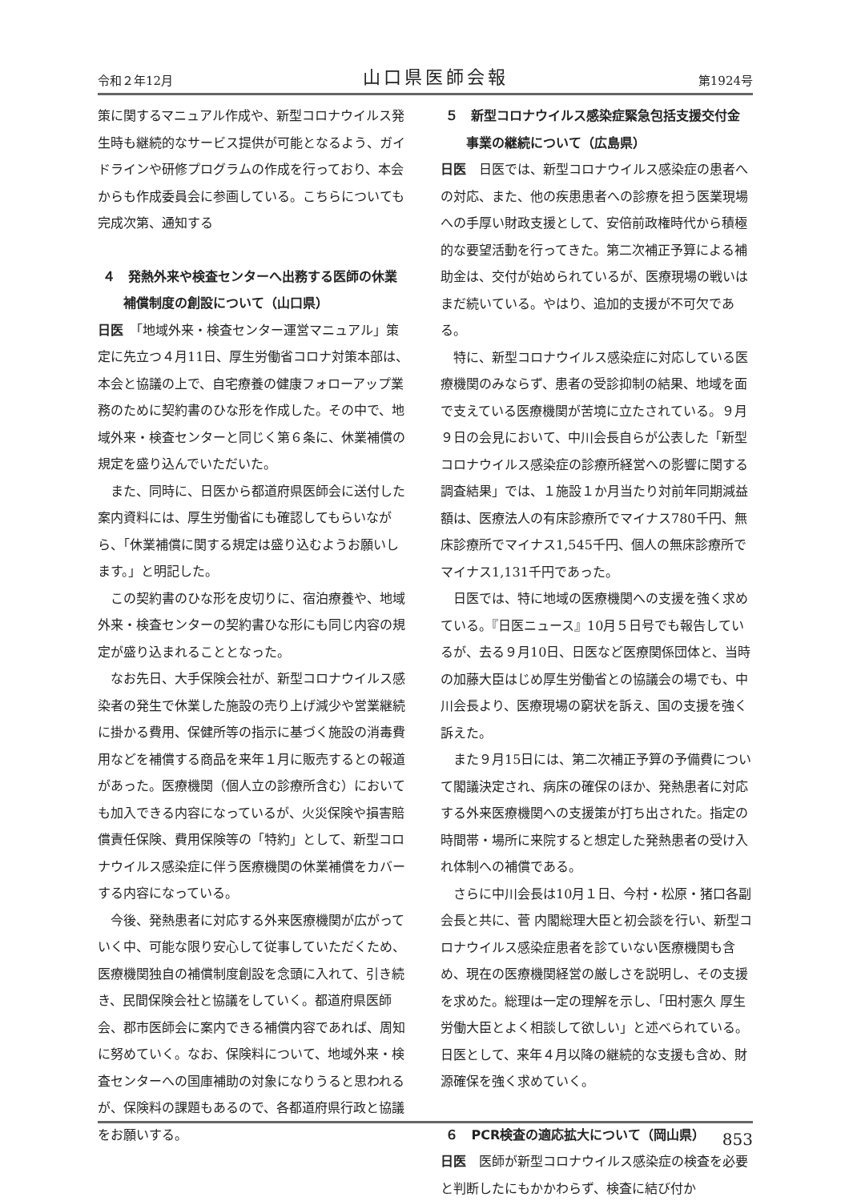令和２年12月 山口県医師会報 第1924号
策に関するマニュアル作成や、新型コロナウイルス発生時も継続的なサービス提供が可能となるよう、ガイドラインや研修プログラムの作成を行っており、本会からも作成委員会に参画している。こちらについても完成次第、通知する
４　発熱外来や検査センターへ出務する医師の休業補償制度の創設について（山口県）
日医　「地域外来・検査センター運営マニュアル」策定に先立つ４月11日、厚生労働省コロナ対策本部は、本会と協議の上で、自宅療養の健康フォローアップ業務のために契約書のひな形を作成した。その中で、地域外来・検査センターと同じく第６条に、休業補償の規定を盛り込んでいただいた。
また、同時に、日医から都道府県医師会に送付した案内資料には、厚生労働省にも確認してもらいながら、「休業補償に関する規定は盛り込むようお願いします。」と明記した。
この契約書のひな形を皮切りに、宿泊療養や、地域外来・検査センターの契約書ひな形にも同じ内容の規定が盛り込まれることとなった。
なお先日、大手保険会社が、新型コロナウイルス感染者の発生で休業した施設の売り上げ減少や営業継続に掛かる費用、保健所等の指示に基づく施設の消毒費用などを補償する商品を来年１月に販売するとの報道があった。医療機関（個人立の診療所含む）においても加入できる内容になっているが、火災保険や損害賠償責任保険、費用保険等の「特約」として、新型コロナウイルス感染症に伴う医療機関の休業補償をカバーする内容になっている。
今後、発熱患者に対応する外来医療機関が広がっていく中、可能な限り安心して従事していただくため、医療機関独自の補償制度創設を念頭に入れて、引き続き、民間保険会社と協議をしていく。都道府県医師会、郡市医師会に案内できる補償内容であれば、周知に努めていく。なお、保険料について、地域外来・検査センターへの国庫補助の対象になりうると思われるが、保険料の課題もあるので、各都道府県行政と協議をお願いする。
５　新型コロナウイルス感染症緊急包括支援交付金事業の継続について（広島県）
日医　日医では、新型コロナウイルス感染症の患者への対応、また、他の疾患患者への診療を担う医業現場への手厚い財政支援として、安倍前政権時代から積極的な要望活動を行ってきた。第二次補正予算による補助金は、交付が始められているが、医療現場の戦いはまだ続いている。やはり、追加的支援が不可欠である。
特に、新型コロナウイルス感染症に対応している医療機関のみならず、患者の受診抑制の結果、地域を面で支えている医療機関が苦境に立たされている。９月９日の会見において、中川会長自らが公表した「新型コロナウイルス感染症の診療所経営への影響に関する調査結果」では、１施設１か月当たり対前年同期減益額は、医療法人の有床診療所でマイナス780千円、無床診療所でマイナス1,545千円、個人の無床診療所でマイナス1,131千円であった。
日医では、特に地域の医療機関への支援を強く求めている。『日医ニュース』10月５日号でも報告しているが、去る９月10日、日医など医療関係団体と、当時の加藤大臣はじめ厚生労働省との協議会の場でも、中川会長より、医療現場の窮状を訴え、国の支援を強く訴えた。
また９月15日には、第二次補正予算の予備費について閣議決定され、病床の確保のほか、発熱患者に対応する外来医療機関への支援策が打ち出された。指定の時間帯・場所に来院すると想定した発熱患者の受け入れ体制への補償である。
さらに中川会長は10月１日、今村・松原・猪口各副会長と共に、菅 内閣総理大臣と初会談を行い、新型コロナウイルス感染症患者を診ていない医療機関も含め、現在の医療機関経営の厳しさを説明し、その支援を求めた。総理は一定の理解を示し、「田村憲久 厚生労働大臣とよく相談して欲しい」と述べられている。日医として、来年４月以降の継続的な支援も含め、財源確保を強く求めていく。
６　PCR検査の適応拡大について（岡山県）
日医　医師が新型コロナウイルス感染症の検査を必要と判断したにもかかわらず、検査に結び付か
853